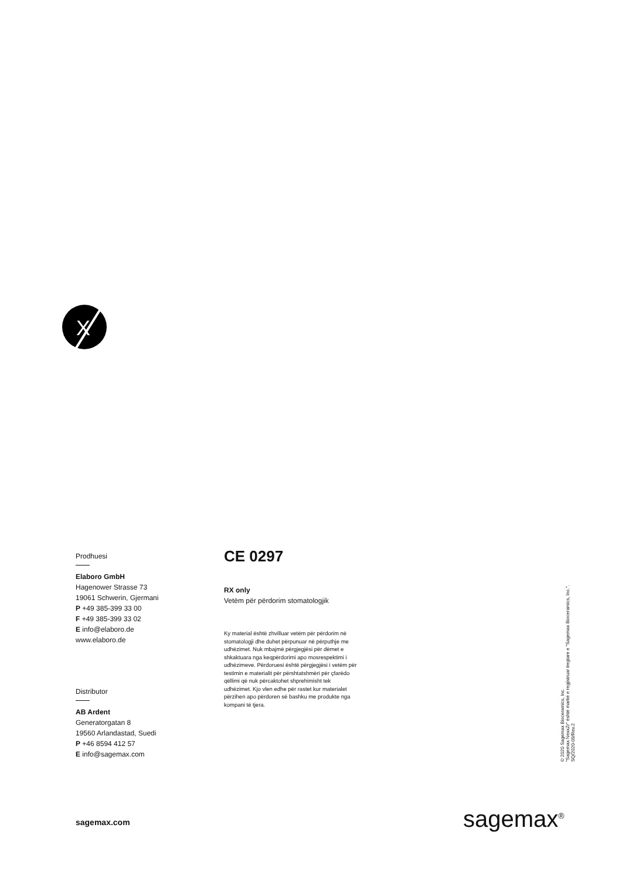X
Prodhuesi
Elaboro GmbH
Hagenower Strasse 73
19061 Schwerin, Gjermani
P +49 385-399 33 00
F +49 385-399 33 02
E info@elaboro.de
www.elaboro.de
Distributor
AB Ardent
Generatorgatan 8
19560 Arlandastad, Suedi
P +46 8594 412 57
E info@sagemax.com
CE 0297
RX only
Vetëm për përdorim stomatologjik
Ky material është zhvilluar vetëm për përdorim në stomatologji dhe duhet përpunuar në përputhje me udhëzimet. Nuk mbajmë përgjegjësi për dëmet e shkaktuara nga keqpërdorimi apo mosrespektimi i udhëzimeve. Përdoruesi është përgjegjësi i vetëm për testimin e materialit për përshtatshmëri për çfarëdo qëllimi që nuk përcaktohet shprehimisht tek udhëzimet. Kjo vlen edhe për rastet kur materialet përzihen apo përdoren së bashku me produkte nga kompani të tjera.
© 2020 Sagemax Bioceramics, Inc.
"Sagemax NexxZr" është markë e regjistruar tregtare e "Sagemax Bioceramics, Inc.".
SQ/2020-09/Rev.2
sagemax.com sagemax<sup>®</sup>